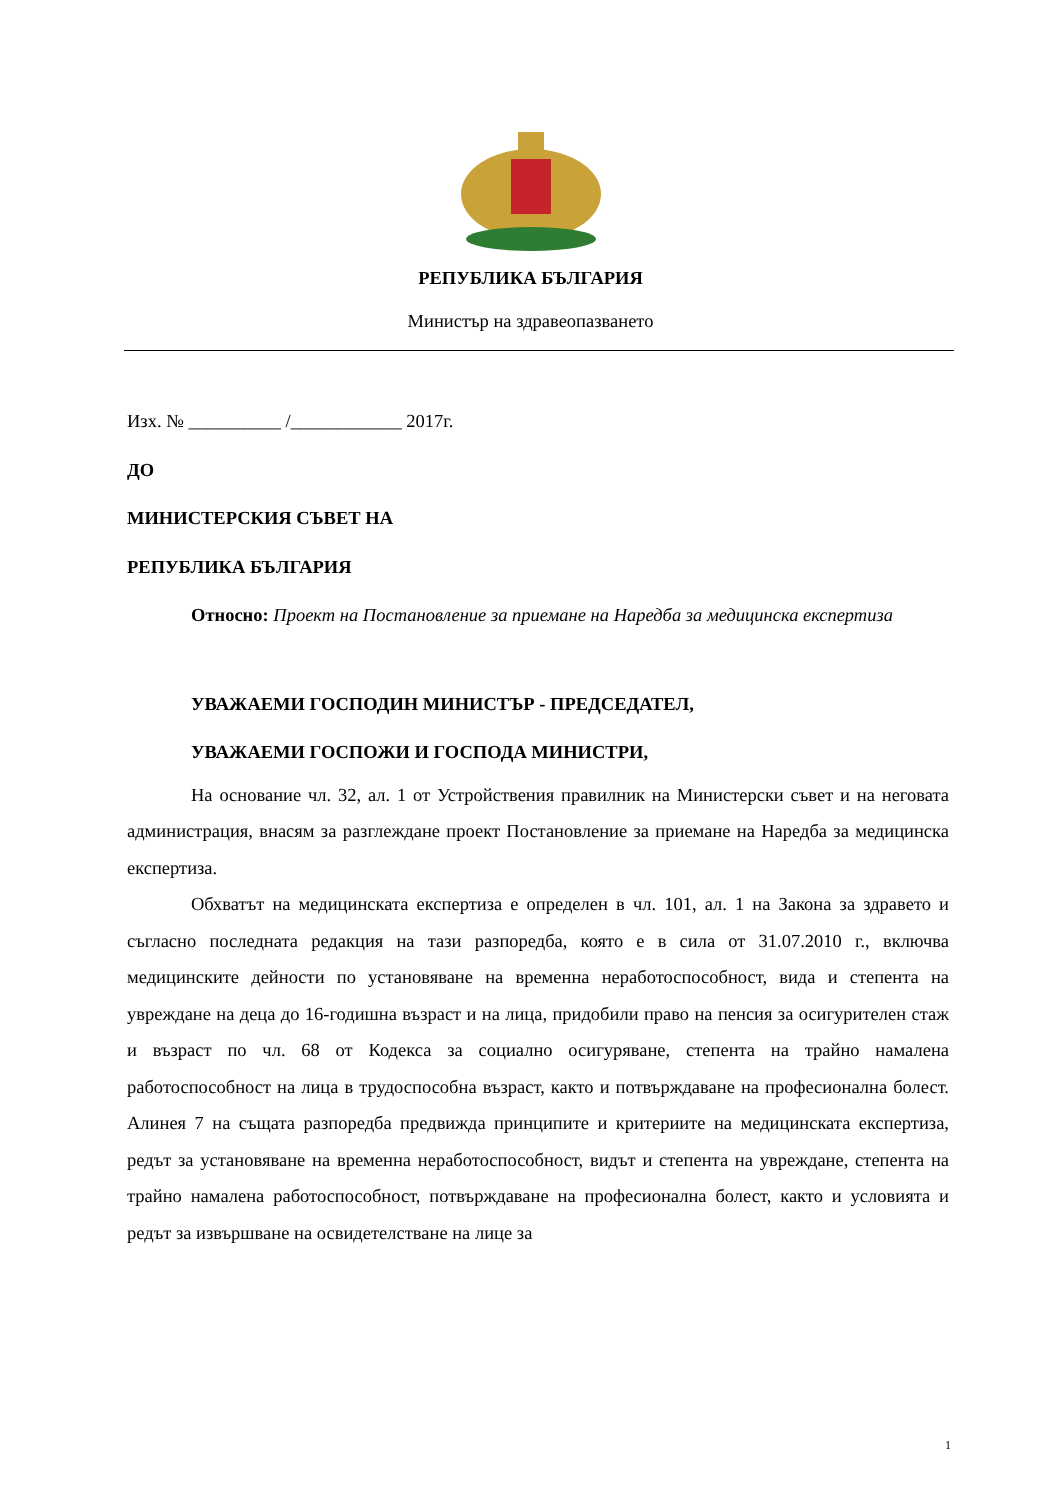РЕПУБЛИКА БЪЛГАРИЯ
Министър на здравеопазването
Изх. № __________ /____________ 2017г.
ДО
МИНИСТЕРСКИЯ СЪВЕТ НА
РЕПУБЛИКА БЪЛГАРИЯ
Относно: Проект на Постановление за приемане на Наредба за медицинска експертиза
УВАЖАЕМИ ГОСПОДИН МИНИСТЪР - ПРЕДСЕДАТЕЛ,
УВАЖАЕМИ ГОСПОЖИ И ГОСПОДА МИНИСТРИ,
На основание чл. 32, ал. 1 от Устройствения правилник на Министерски съвет и на неговата администрация, внасям за разглеждане проект Постановление за приемане на Наредба за медицинска експертиза.
Обхватът на медицинската експертиза е определен в чл. 101, ал. 1 на Закона за здравето и съгласно последната редакция на тази разпоредба, която е в сила от 31.07.2010 г., включва медицинските дейности по установяване на временна неработоспособност, вида и степента на увреждане на деца до 16-годишна възраст и на лица, придобили право на пенсия за осигурителен стаж и възраст по чл. 68 от Кодекса за социално осигуряване, степента на трайно намалена работоспособност на лица в трудоспособна възраст, както и потвърждаване на професионална болест. Алинея 7 на същата разпоредба предвижда принципите и критериите на медицинската експертиза, редът за установяване на временна неработоспособност, видът и степента на увреждане, степента на трайно намалена работоспособност, потвърждаване на професионална болест, както и условията и редът за извършване на освидетелстване на лице за
1